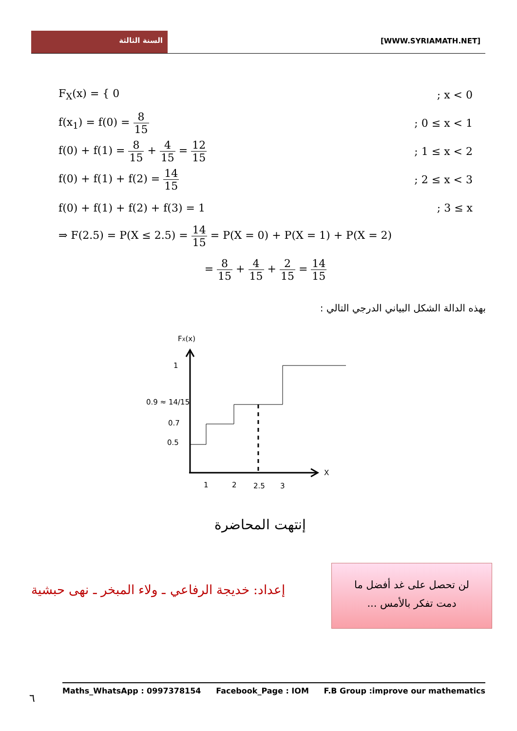السنة الثالثة
[WWW.SYRIAMATH.NET]
F<sub>X</sub>(x) = { 0; x < 0
f(x<sub>1</sub>) = f(0) = 8 15; 0 ≤ x < 1
f(0) + f(1) = 8 15 + 4 15 = 12 15; 1 ≤ x < 2
f(0) + f(1) + f(2) = 14 15; 2 ≤ x < 3
f(0) + f(1) + f(2) + f(3) = 1; 3 ≤ x
⇒ F(2.5) = P(X ≤ 2.5) = 14 15 = P(X = 0) + P(X = 1) + P(X = 2)
= 8 15 + 4 15 + 2 15 = 14 15
بهذه الدالة الشكل البياني الدرجي التالي :
FX(x)
1
0.9 ≈ 14/15
0.7
0.5
1
2
2.5
3
X
إنتهت المحاضرة
إعداد: خديجة الرفاعي ـ ولاء المبخر ـ نهى حبشية
لن تحصل على غد أفضل ما
دمت تفكر بالأمس ...
٦
Maths_WhatsApp : 0997378154 Facebook_Page : IOM F.B Group :improve our mathematics